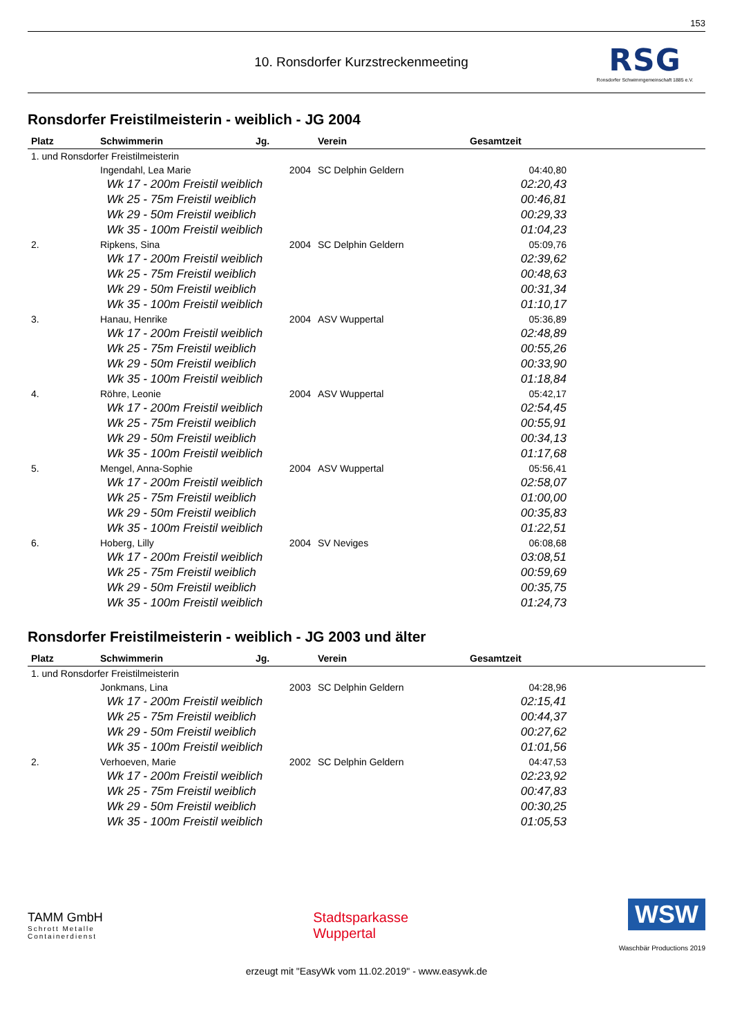153
10. Ronsdorfer Kurzstreckenmeeting
RSG
Ronsdorfer Schwimmgemeinschaft 1885 e.V.
Ronsdorfer Freistilmeisterin - weiblich - JG 2004
| Platz | Schwimmerin | Jg. | Verein | Gesamtzeit | |
| --- | --- | --- | --- | --- | --- |
| 1. und Ronsdorfer Freistilmeisterin | | | | | |
| | Ingendahl, Lea Marie | 2004 | SC Delphin Geldern | 04:40,80 | |
| | Wk 17 - 200m Freistil weiblich | | | 02:20,43 | |
| | Wk 25 - 75m Freistil weiblich | | | 00:46,81 | |
| | Wk 29 - 50m Freistil weiblich | | | 00:29,33 | |
| | Wk 35 - 100m Freistil weiblich | | | 01:04,23 | |
| 2. | Ripkens, Sina | 2004 | SC Delphin Geldern | 05:09,76 | |
| | Wk 17 - 200m Freistil weiblich | | | 02:39,62 | |
| | Wk 25 - 75m Freistil weiblich | | | 00:48,63 | |
| | Wk 29 - 50m Freistil weiblich | | | 00:31,34 | |
| | Wk 35 - 100m Freistil weiblich | | | 01:10,17 | |
| 3. | Hanau, Henrike | 2004 | ASV Wuppertal | 05:36,89 | |
| | Wk 17 - 200m Freistil weiblich | | | 02:48,89 | |
| | Wk 25 - 75m Freistil weiblich | | | 00:55,26 | |
| | Wk 29 - 50m Freistil weiblich | | | 00:33,90 | |
| | Wk 35 - 100m Freistil weiblich | | | 01:18,84 | |
| 4. | Röhre, Leonie | 2004 | ASV Wuppertal | 05:42,17 | |
| | Wk 17 - 200m Freistil weiblich | | | 02:54,45 | |
| | Wk 25 - 75m Freistil weiblich | | | 00:55,91 | |
| | Wk 29 - 50m Freistil weiblich | | | 00:34,13 | |
| | Wk 35 - 100m Freistil weiblich | | | 01:17,68 | |
| 5. | Mengel, Anna-Sophie | 2004 | ASV Wuppertal | 05:56,41 | |
| | Wk 17 - 200m Freistil weiblich | | | 02:58,07 | |
| | Wk 25 - 75m Freistil weiblich | | | 01:00,00 | |
| | Wk 29 - 50m Freistil weiblich | | | 00:35,83 | |
| | Wk 35 - 100m Freistil weiblich | | | 01:22,51 | |
| 6. | Hoberg, Lilly | 2004 | SV Neviges | 06:08,68 | |
| | Wk 17 - 200m Freistil weiblich | | | 03:08,51 | |
| | Wk 25 - 75m Freistil weiblich | | | 00:59,69 | |
| | Wk 29 - 50m Freistil weiblich | | | 00:35,75 | |
| | Wk 35 - 100m Freistil weiblich | | | 01:24,73 | |
Ronsdorfer Freistilmeisterin - weiblich - JG 2003 und älter
| Platz | Schwimmerin | Jg. | Verein | Gesamtzeit | |
| --- | --- | --- | --- | --- | --- |
| 1. und Ronsdorfer Freistilmeisterin | | | | | |
| | Jonkmans, Lina | 2003 | SC Delphin Geldern | 04:28,96 | |
| | Wk 17 - 200m Freistil weiblich | | | 02:15,41 | |
| | Wk 25 - 75m Freistil weiblich | | | 00:44,37 | |
| | Wk 29 - 50m Freistil weiblich | | | 00:27,62 | |
| | Wk 35 - 100m Freistil weiblich | | | 01:01,56 | |
| 2. | Verhoeven, Marie | 2002 | SC Delphin Geldern | 04:47,53 | |
| | Wk 17 - 200m Freistil weiblich | | | 02:23,92 | |
| | Wk 25 - 75m Freistil weiblich | | | 00:47,83 | |
| | Wk 29 - 50m Freistil weiblich | | | 00:30,25 | |
| | Wk 35 - 100m Freistil weiblich | | | 01:05,53 | |
TAMM GmbH
Schrott Metalle
Containerdienst
Stadtsparkasse
Wuppertal
WSW
Waschbär Productions 2019
erzeugt mit "EasyWk vom 11.02.2019" - www.easywk.de